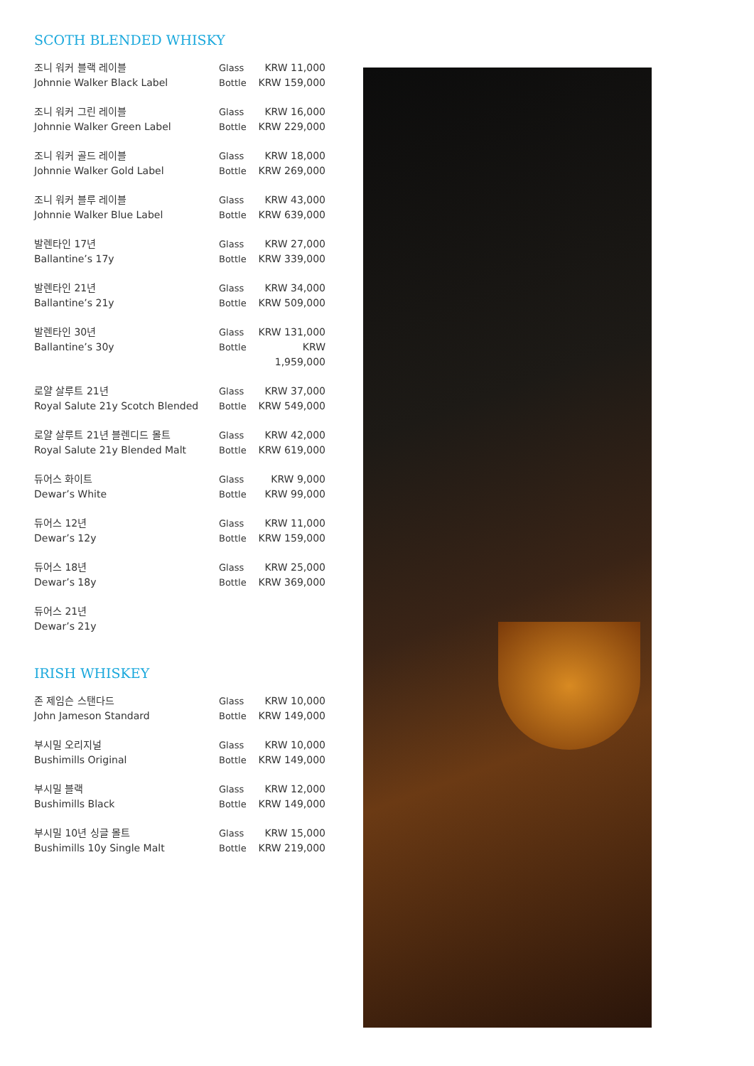SCOTH BLENDED WHISKY
| 조니 워커 블랙 레이블 | Glass | KRW 11,000 |
| Johnnie Walker Black Label | Bottle | KRW 159,000 |
| 조니 워커 그린 레이블 | Glass | KRW 16,000 |
| Johnnie Walker Green Label | Bottle | KRW 229,000 |
| 조니 워커 골드 레이블 | Glass | KRW 18,000 |
| Johnnie Walker Gold Label | Bottle | KRW 269,000 |
| 조니 워커 블루 레이블 | Glass | KRW 43,000 |
| Johnnie Walker Blue Label | Bottle | KRW 639,000 |
| 발렌타인 17년 | Glass | KRW 27,000 |
| Ballantine’s 17y | Bottle | KRW 339,000 |
| 발렌타인 21년 | Glass | KRW 34,000 |
| Ballantine’s 21y | Bottle | KRW 509,000 |
| 발렌타인 30년 | Glass | KRW 131,000 |
| Ballantine’s 30y | Bottle | KRW 1,959,000 |
| 로얄 살루트 21년 | Glass | KRW 37,000 |
| Royal Salute 21y Scotch Blended | Bottle | KRW 549,000 |
| 로얄 살루트 21년 블렌디드 몰트 | Glass | KRW 42,000 |
| Royal Salute 21y Blended Malt | Bottle | KRW 619,000 |
| 듀어스 화이트 | Glass | KRW 9,000 |
| Dewar’s White | Bottle | KRW 99,000 |
| 듀어스 12년 | Glass | KRW 11,000 |
| Dewar’s 12y | Bottle | KRW 159,000 |
| 듀어스 18년 | Glass | KRW 25,000 |
| Dewar’s 18y | Bottle | KRW 369,000 |
| 듀어스 21년 | | |
| Dewar’s 21y | | |
IRISH WHISKEY
| 존 제임슨 스탠다드 | Glass | KRW 10,000 |
| John Jameson Standard | Bottle | KRW 149,000 |
| 부시밀 오리지널 | Glass | KRW 10,000 |
| Bushimills Original | Bottle | KRW 149,000 |
| 부시밀 블랙 | Glass | KRW 12,000 |
| Bushimills Black | Bottle | KRW 149,000 |
| 부시밀 10년 싱글 몰트 | Glass | KRW 15,000 |
| Bushimills 10y Single Malt | Bottle | KRW 219,000 |